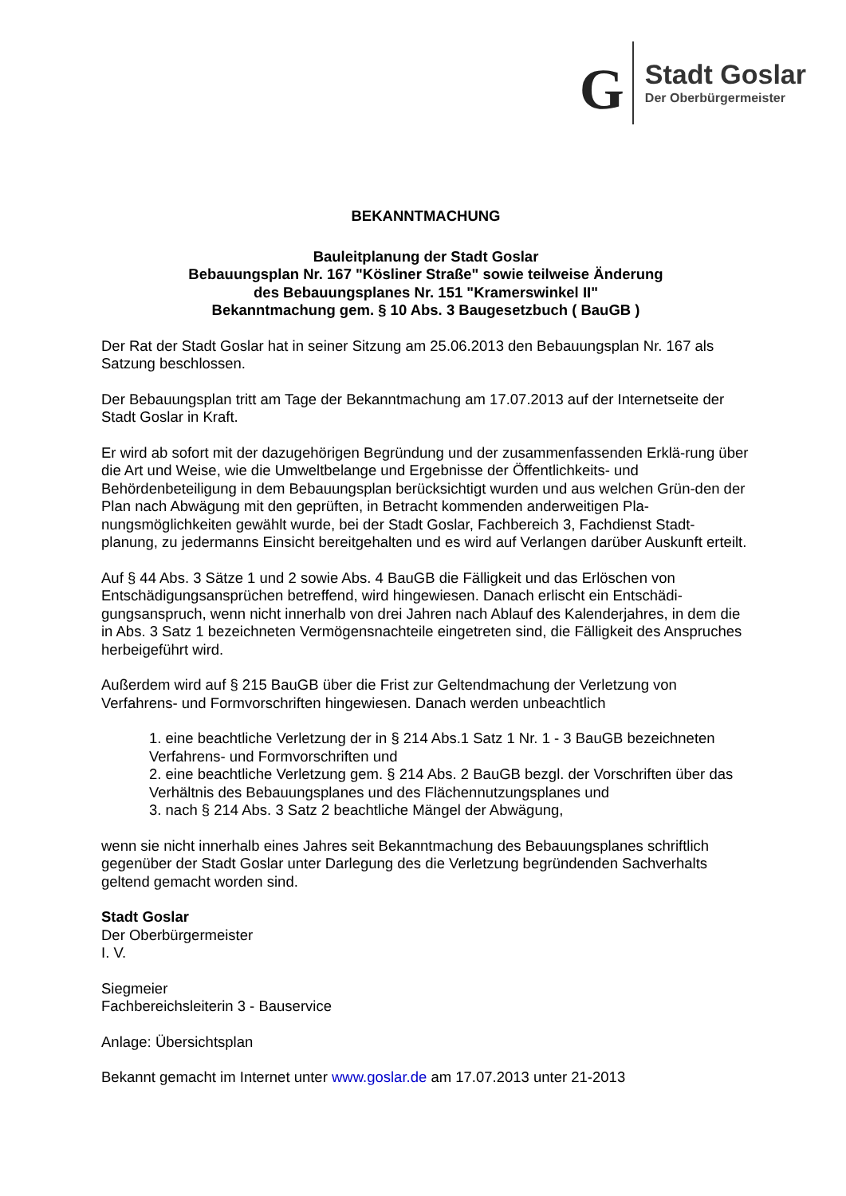G
Stadt Goslar
Der Oberbürgermeister
BEKANNTMACHUNG
Bauleitplanung der Stadt Goslar
Bebauungsplan Nr. 167 "Kösliner Straße" sowie teilweise Änderung
des Bebauungsplanes Nr. 151 "Kramerswinkel II"
Bekanntmachung gem. § 10 Abs. 3 Baugesetzbuch ( BauGB )
Der Rat der Stadt Goslar hat in seiner Sitzung am 25.06.2013 den Bebauungsplan Nr. 167 als Satzung beschlossen.
Der Bebauungsplan tritt am Tage der Bekanntmachung am 17.07.2013 auf der Internetseite der Stadt Goslar in Kraft.
Er wird ab sofort mit der dazugehörigen Begründung und der zusammenfassenden Erklä-rung über die Art und Weise, wie die Umweltbelange und Ergebnisse der Öffentlichkeits- und Behördenbeteiligung in dem Bebauungsplan berücksichtigt wurden und aus welchen Grün-den der Plan nach Abwägung mit den geprüften, in Betracht kommenden anderweitigen Pla-nungsmöglichkeiten gewählt wurde, bei der Stadt Goslar, Fachbereich 3, Fachdienst Stadt-planung, zu jedermanns Einsicht bereitgehalten und es wird auf Verlangen darüber Auskunft erteilt.
Auf § 44 Abs. 3 Sätze 1 und 2 sowie Abs. 4 BauGB die Fälligkeit und das Erlöschen von Entschädigungsansprüchen betreffend, wird hingewiesen. Danach erlischt ein Entschädi-gungsanspruch, wenn nicht innerhalb von drei Jahren nach Ablauf des Kalenderjahres, in dem die in Abs. 3 Satz 1 bezeichneten Vermögensnachteile eingetreten sind, die Fälligkeit des Anspruches herbeigeführt wird.
Außerdem wird auf § 215 BauGB über die Frist zur Geltendmachung der Verletzung von Verfahrens- und Formvorschriften hingewiesen. Danach werden unbeachtlich
1. eine beachtliche Verletzung der in § 214 Abs.1 Satz 1 Nr. 1 - 3 BauGB bezeichneten Verfahrens- und Formvorschriften und
2. eine beachtliche Verletzung gem. § 214 Abs. 2 BauGB bezgl. der Vorschriften über das Verhältnis des Bebauungsplanes und des Flächennutzungsplanes und
3. nach § 214 Abs. 3 Satz 2 beachtliche Mängel der Abwägung,
wenn sie nicht innerhalb eines Jahres seit Bekanntmachung des Bebauungsplanes schriftlich gegenüber der Stadt Goslar unter Darlegung des die Verletzung begründenden Sachverhalts geltend gemacht worden sind.
Stadt Goslar
Der Oberbürgermeister
I. V.
Siegmeier
Fachbereichsleiterin 3 - Bauservice
Anlage: Übersichtsplan
Bekannt gemacht im Internet unter www.goslar.de am 17.07.2013 unter 21-2013